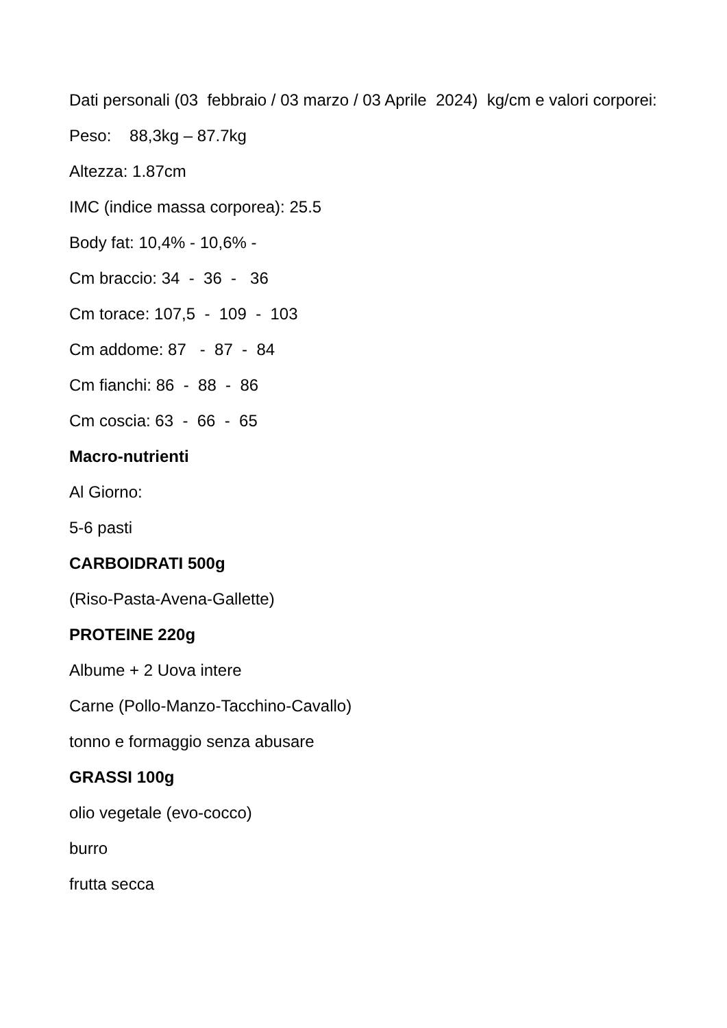Dati personali (03 febbraio / 03 marzo / 03 Aprile 2024) kg/cm e valori corporei:
Peso: 88,3kg – 87.7kg
Altezza: 1.87cm
IMC (indice massa corporea): 25.5
Body fat: 10,4% - 10,6% -
Cm braccio: 34 - 36 - 36
Cm torace: 107,5 - 109 - 103
Cm addome: 87 - 87 - 84
Cm fianchi: 86 - 88 - 86
Cm coscia: 63 - 66 - 65
Macro-nutrienti
Al Giorno:
5-6 pasti
CARBOIDRATI 500g
(Riso-Pasta-Avena-Gallette)
PROTEINE 220g
Albume + 2 Uova intere
Carne (Pollo-Manzo-Tacchino-Cavallo)
tonno e formaggio senza abusare
GRASSI 100g
olio vegetale (evo-cocco)
burro
frutta secca